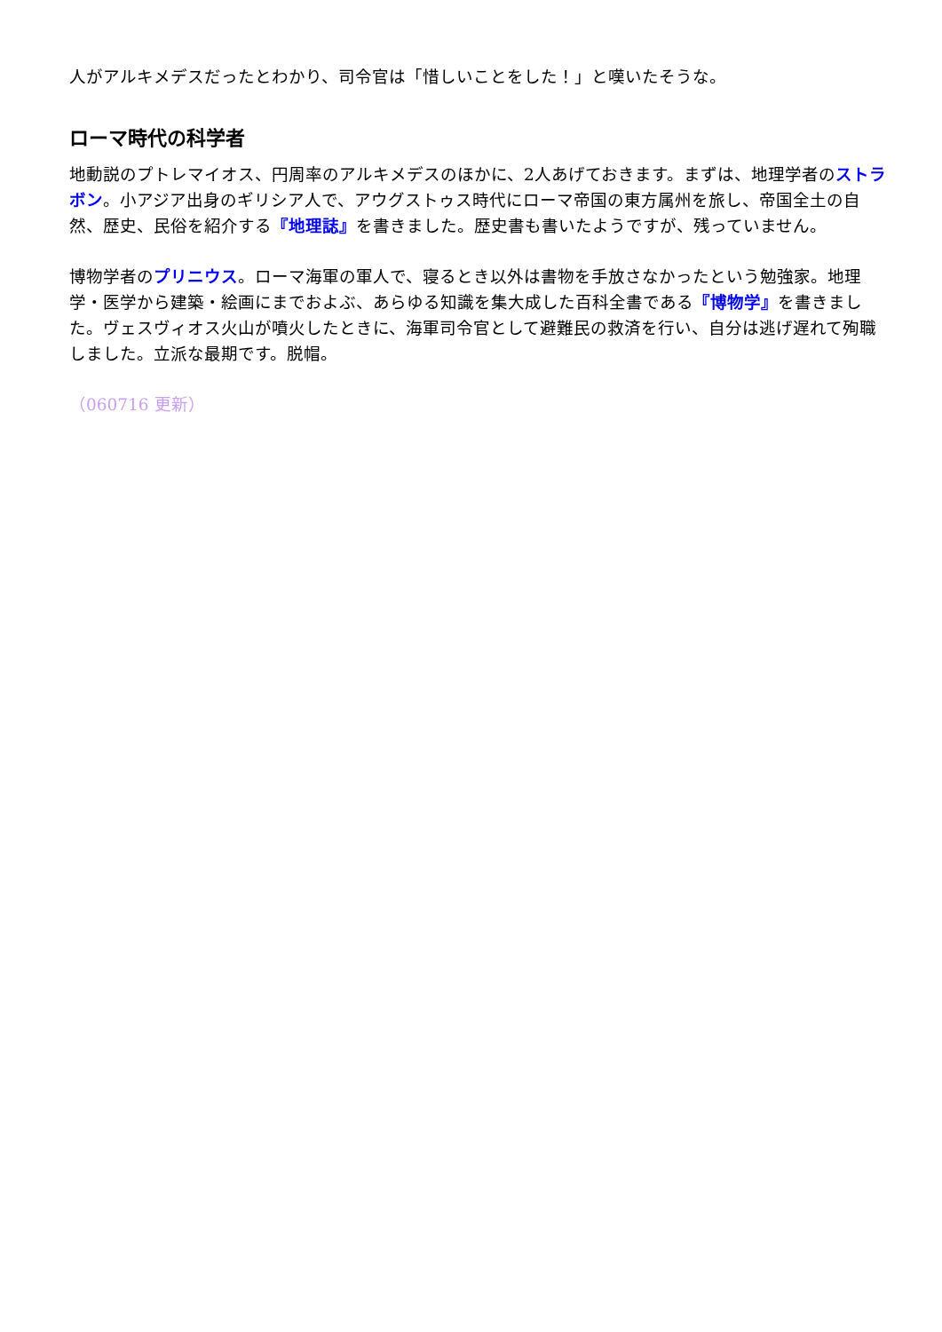人がアルキメデスだったとわかり、司令官は「惜しいことをした！」と嘆いたそうな。
ローマ時代の科学者
地動説のプトレマイオス、円周率のアルキメデスのほかに、2人あげておきます。まずは、地理学者のストラボン。小アジア出身のギリシア人で、アウグストゥス時代にローマ帝国の東方属州を旅し、帝国全土の自然、歴史、民俗を紹介する『地理誌』を書きました。歴史書も書いたようですが、残っていません。
博物学者のプリニウス。ローマ海軍の軍人で、寝るとき以外は書物を手放さなかったという勉強家。地理学・医学から建築・絵画にまでおよぶ、あらゆる知識を集大成した百科全書である『博物学』を書きました。ヴェスヴィオス火山が噴火したときに、海軍司令官として避難民の救済を行い、自分は逃げ遅れて殉職しました。立派な最期です。脱帽。
（060716 更新）